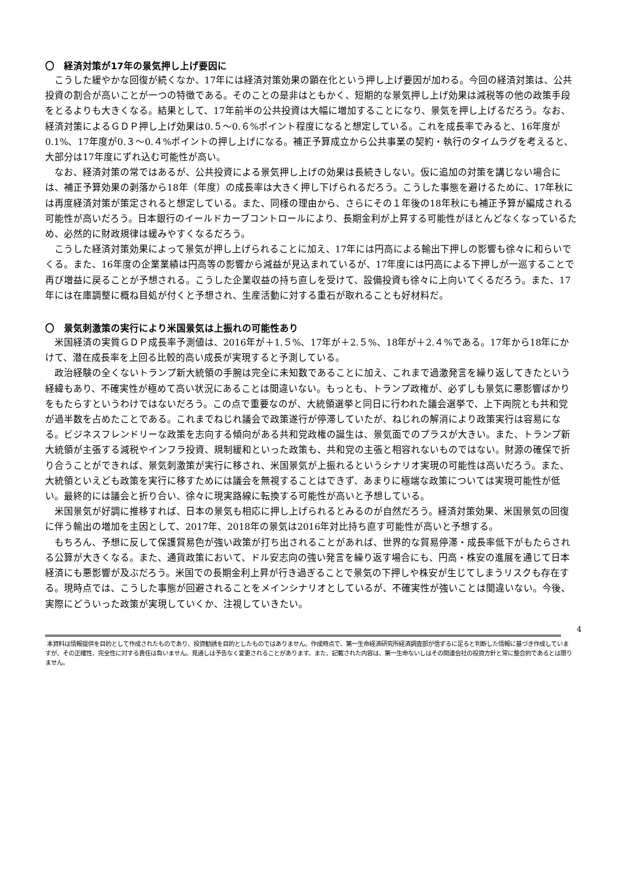〇　経済対策が17年の景気押し上げ要因に
こうした緩やかな回復が続くなか、17年には経済対策効果の顕在化という押し上げ要因が加わる。今回の経済対策は、公共投資の割合が高いことが一つの特徴である。そのことの是非はともかく、短期的な景気押し上げ効果は減税等の他の政策手段をとるよりも大きくなる。結果として、17年前半の公共投資は大幅に増加することになり、景気を押し上げるだろう。なお、経済対策によるＧＤＰ押し上げ効果は0.５～0.６%ポイント程度になると想定している。これを成長率でみると、16年度が0.1%、17年度が0.３～0.４%ポイントの押し上げになる。補正予算成立から公共事業の契約・執行のタイムラグを考えると、大部分は17年度にずれ込む可能性が高い。
なお、経済対策の常ではあるが、公共投資による景気押し上げの効果は長続きしない。仮に追加の対策を講じない場合には、補正予算効果の剥落から18年（年度）の成長率は大きく押し下げられるだろう。こうした事態を避けるために、17年秋には再度経済対策が策定されると想定している。また、同様の理由から、さらにその１年後の18年秋にも補正予算が編成される可能性が高いだろう。日本銀行のイールドカーブコントロールにより、長期金利が上昇する可能性がほとんどなくなっているため、必然的に財政規律は緩みやすくなるだろう。
こうした経済対策効果によって景気が押し上げられることに加え、17年には円高による輸出下押しの影響も徐々に和らいでくる。また、16年度の企業業績は円高等の影響から減益が見込まれているが、17年度には円高による下押しが一巡することで再び増益に戻ることが予想される。こうした企業収益の持ち直しを受けて、設備投資も徐々に上向いてくるだろう。また、17年には在庫調整に概ね目処が付くと予想され、生産活動に対する重石が取れることも好材料だ。
〇　景気刺激策の実行により米国景気は上振れの可能性あり
米国経済の実質ＧＤＰ成長率予測値は、2016年が＋1.５%、17年が＋2.５%、18年が＋2.４%である。17年から18年にかけて、潜在成長率を上回る比較的高い成長が実現すると予測している。
政治経験の全くないトランプ新大統領の手腕は完全に未知数であることに加え、これまで過激発言を繰り返してきたという経緯もあり、不確実性が極めて高い状況にあることは間違いない。もっとも、トランプ政権が、必ずしも景気に悪影響ばかりをもたらすというわけではないだろう。この点で重要なのが、大統領選挙と同日に行われた議会選挙で、上下両院とも共和党が過半数を占めたことである。これまでねじれ議会で政策遂行が停滞していたが、ねじれの解消により政策実行は容易になる。ビジネスフレンドリーな政策を志向する傾向がある共和党政権の誕生は、景気面でのプラスが大きい。また、トランプ新大統領が主張する減税やインフラ投資、規制緩和といった政策も、共和党の主張と相容れないものではない。財源の確保で折り合うことができれば、景気刺激策が実行に移され、米国景気が上振れるというシナリオ実現の可能性は高いだろう。また、大統領といえども政策を実行に移すためには議会を無視することはできず、あまりに極端な政策については実現可能性が低い。最終的には議会と折り合い、徐々に現実路線に転換する可能性が高いと予想している。
米国景気が好調に推移すれば、日本の景気も相応に押し上げられるとみるのが自然だろう。経済対策効果、米国景気の回復に伴う輸出の増加を主因として、2017年、2018年の景気は2016年対比持ち直す可能性が高いと予想する。
もちろん、予想に反して保護貿易色が強い政策が打ち出されることがあれば、世界的な貿易停滞・成長率低下がもたらされる公算が大きくなる。また、通貨政策において、ドル安志向の強い発言を繰り返す場合にも、円高・株安の進展を通じて日本経済にも悪影響が及ぶだろう。米国での長期金利上昇が行き過ぎることで景気の下押しや株安が生じてしまうリスクも存在する。現時点では、こうした事態が回避されることをメインシナリオとしているが、不確実性が強いことは間違いない。今後、実際にどういった政策が実現していくか、注視していきたい。
4
本資料は情報提供を目的として作成されたものであり、投資勧誘を目的としたものではありません。作成時点で、第一生命経済研究所経済調査部が信ずるに足ると判断した情報に基づき作成していますが、その正確性、完全性に対する責任は負いません。見通しは予告なく変更されることがあります。また、記載された内容は、第一生命ないしはその関連会社の投資方針と常に整合的であるとは限りません。